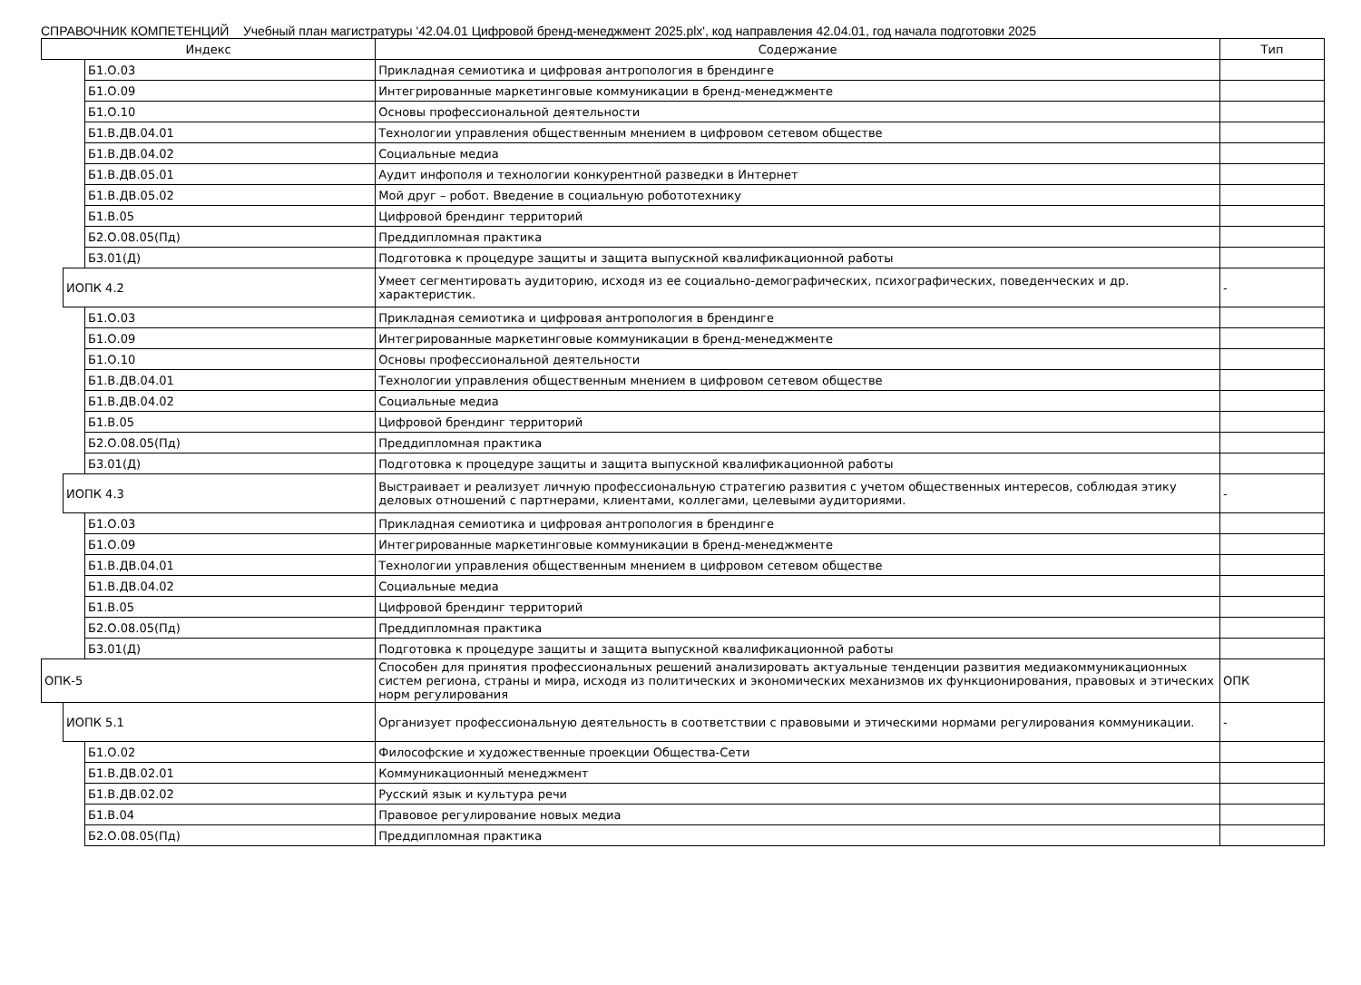СПРАВОЧНИК КОМПЕТЕНЦИЙ Учебный план магистратуры '42.04.01 Цифровой бренд-менеджмент 2025.plx', код направления 42.04.01, год начала подготовки 2025
| Индекс | | | Содержание | Тип |
| --- | --- | --- | --- | --- |
| | | Б1.О.03 | Прикладная семиотика и цифровая антропология в брендинге | |
| | | Б1.О.09 | Интегрированные маркетинговые коммуникации в бренд-менеджменте | |
| | | Б1.О.10 | Основы профессиональной деятельности | |
| | | Б1.В.ДВ.04.01 | Технологии управления общественным мнением в цифровом сетевом обществе | |
| | | Б1.В.ДВ.04.02 | Социальные медиа | |
| | | Б1.В.ДВ.05.01 | Аудит инфополя и технологии конкурентной разведки в Интернет | |
| | | Б1.В.ДВ.05.02 | Мой друг – робот. Введение в социальную робототехнику | |
| | | Б1.В.05 | Цифровой брендинг территорий | |
| | | Б2.О.08.05(Пд) | Преддипломная практика | |
| | | Б3.01(Д) | Подготовка к процедуре защиты и защита выпускной квалификационной работы | |
| | ИОПК 4.2 | | Умеет сегментировать аудиторию, исходя из ее социально-демографических, психографических, поведенческих и др. характеристик. | - |
| | | Б1.О.03 | Прикладная семиотика и цифровая антропология в брендинге | |
| | | Б1.О.09 | Интегрированные маркетинговые коммуникации в бренд-менеджменте | |
| | | Б1.О.10 | Основы профессиональной деятельности | |
| | | Б1.В.ДВ.04.01 | Технологии управления общественным мнением в цифровом сетевом обществе | |
| | | Б1.В.ДВ.04.02 | Социальные медиа | |
| | | Б1.В.05 | Цифровой брендинг территорий | |
| | | Б2.О.08.05(Пд) | Преддипломная практика | |
| | | Б3.01(Д) | Подготовка к процедуре защиты и защита выпускной квалификационной работы | |
| | ИОПК 4.3 | | Выстраивает и реализует личную профессиональную стратегию развития с учетом общественных интересов, соблюдая этику деловых отношений с партнерами, клиентами, коллегами, целевыми аудиториями. | - |
| | | Б1.О.03 | Прикладная семиотика и цифровая антропология в брендинге | |
| | | Б1.О.09 | Интегрированные маркетинговые коммуникации в бренд-менеджменте | |
| | | Б1.В.ДВ.04.01 | Технологии управления общественным мнением в цифровом сетевом обществе | |
| | | Б1.В.ДВ.04.02 | Социальные медиа | |
| | | Б1.В.05 | Цифровой брендинг территорий | |
| | | Б2.О.08.05(Пд) | Преддипломная практика | |
| | | Б3.01(Д) | Подготовка к процедуре защиты и защита выпускной квалификационной работы | |
| ОПК-5 | | | Способен для принятия профессиональных решений анализировать актуальные тенденции развития медиакоммуникационных систем региона, страны и мира, исходя из политических и экономических механизмов их функционирования, правовых и этических норм регулирования | ОПК |
| | ИОПК 5.1 | | Организует профессиональную деятельность в соответствии с правовыми и этическими нормами регулирования коммуникации. | - |
| | | Б1.О.02 | Философские и художественные проекции Общества-Сети | |
| | | Б1.В.ДВ.02.01 | Коммуникационный менеджмент | |
| | | Б1.В.ДВ.02.02 | Русский язык и культура речи | |
| | | Б1.В.04 | Правовое регулирование новых медиа | |
| | | Б2.О.08.05(Пд) | Преддипломная практика | |